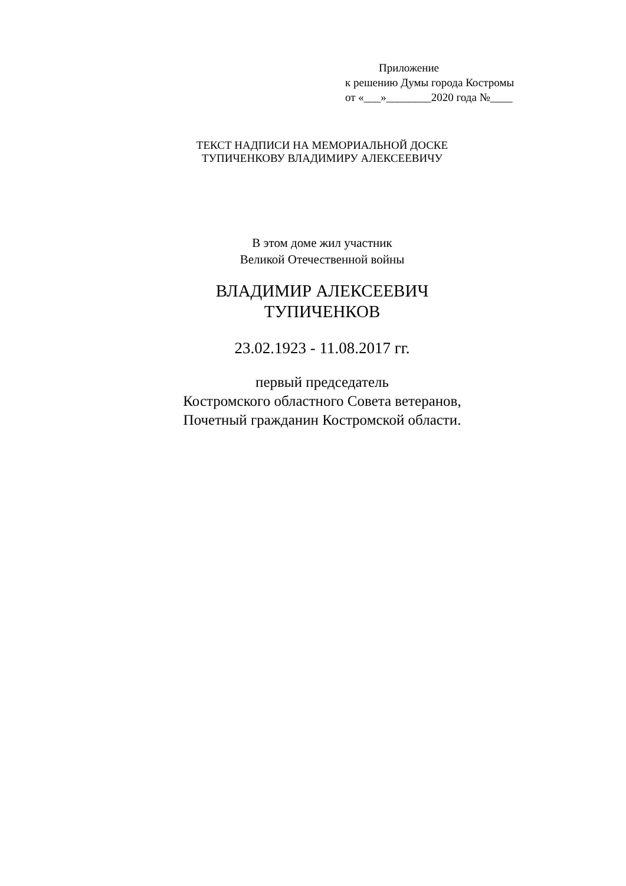Приложение
к решению Думы города Костромы
от «___»________2020 года №____
ТЕКСТ НАДПИСИ НА МЕМОРИАЛЬНОЙ ДОСКЕ
ТУПИЧЕНКОВУ ВЛАДИМИРУ АЛЕКСЕЕВИЧУ
В этом доме жил участник
Великой Отечественной войны
ВЛАДИМИР АЛЕКСЕЕВИЧ
ТУПИЧЕНКОВ
23.02.1923 - 11.08.2017 гг.
первый председатель
Костромского областного Совета ветеранов,
Почетный гражданин Костромской области.